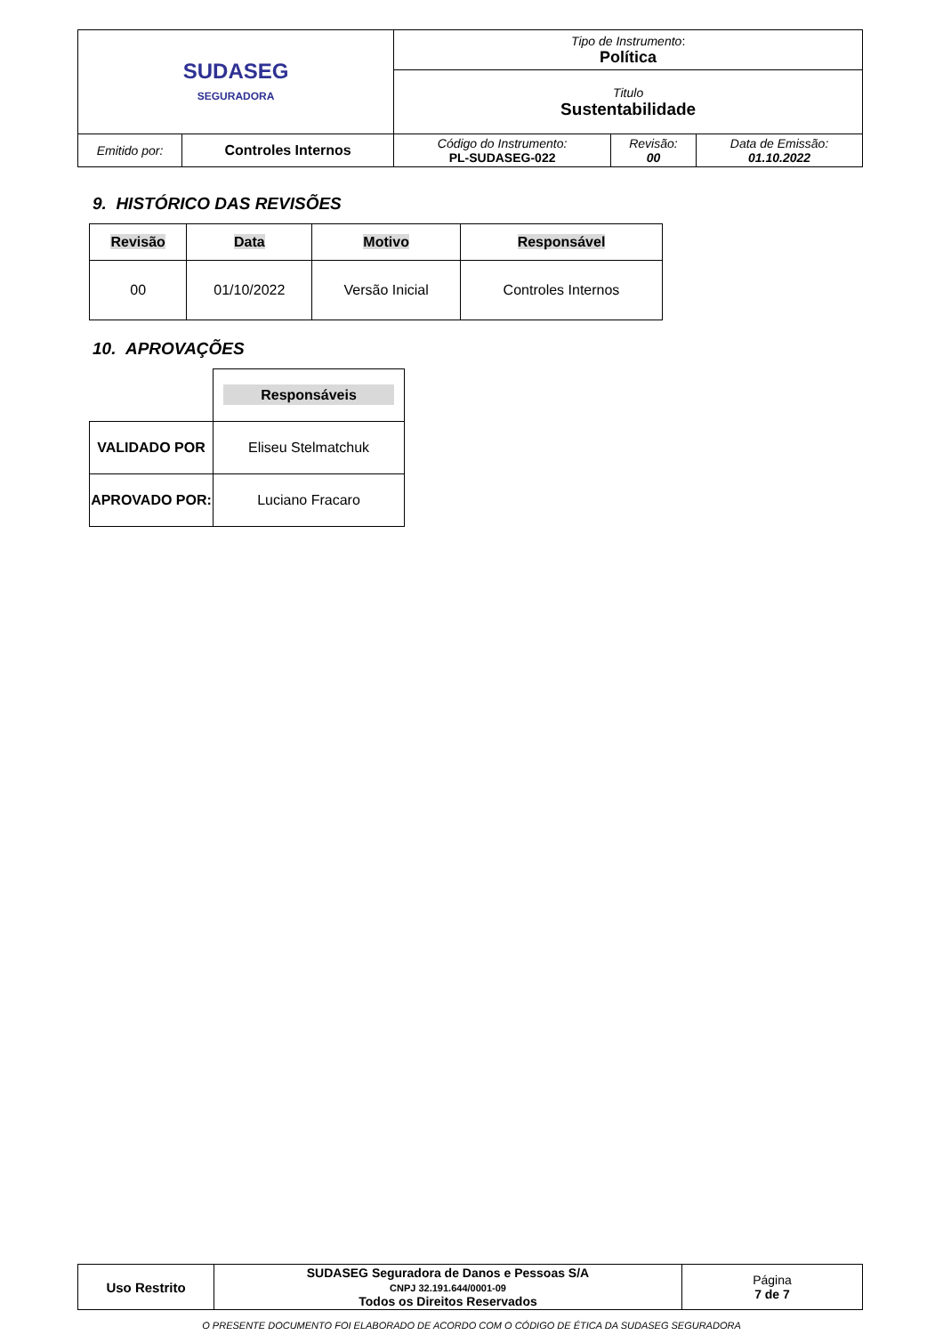| SUDASEG SEGURADORA | | Tipo de Instrumento : Política | | |
| | | Titulo Sustentabilidade | | |
| Emitido por: | Controles Internos | Código do Instrumento: PL-SUDASEG-022 | Revisão: 00 | Data de Emissão: 01.10.2022 |
9. HISTÓRICO DAS REVISÕES
| Revisão | Data | Motivo | Responsável |
| --- | --- | --- | --- |
| 00 | 01/10/2022 | Versão Inicial | Controles Internos |
10. APROVAÇÕES
| | Responsáveis |
| VALIDADO POR | Eliseu Stelmatchuk |
| APROVADO POR: | Luciano Fracaro |
| Uso Restrito | SUDASEG Seguradora de Danos e Pessoas S/A CNPJ 32.191.644/0001-09 Todos os Direitos Reservados | Página 7 de 7 |
O PRESENTE DOCUMENTO FOI ELABORADO DE ACORDO COM O CÓDIGO DE ÉTICA DA SUDASEG SEGURADORA